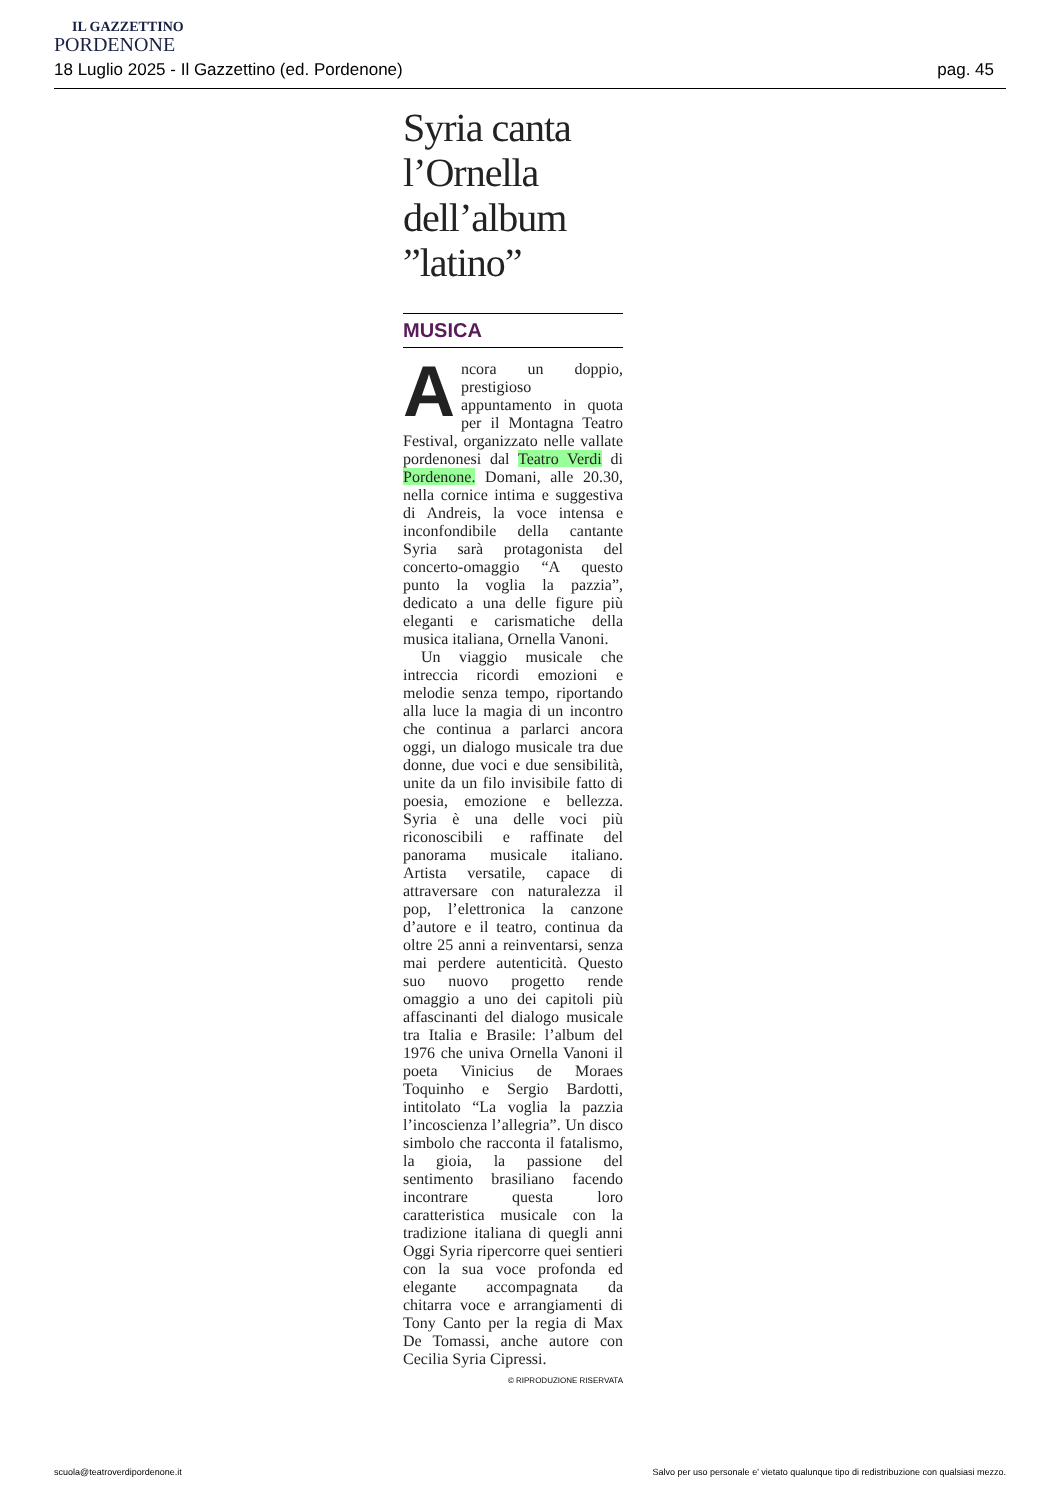IL GAZZETTINO
PORDENONE
18 Luglio 2025 - Il Gazzettino (ed. Pordenone) pag. 45
Syria canta l’Ornella dell’album ”latino”
MUSICA
Ancora un doppio, prestigioso appuntamento in quota per il Montagna Teatro Festival, organizzato nelle vallate pordenonesi dal Teatro Verdi di Pordenone. Domani, alle 20.30, nella cornice intima e suggestiva di Andreis, la voce intensa e inconfondibile della cantante Syria sarà protagonista del concerto-omaggio “A questo punto la voglia la pazzia”, dedicato a una delle figure più eleganti e carismatiche della musica italiana, Ornella Vanoni.
Un viaggio musicale che intreccia ricordi emozioni e melodie senza tempo, riportando alla luce la magia di un incontro che continua a parlarci ancora oggi, un dialogo musicale tra due donne, due voci e due sensibilità, unite da un filo invisibile fatto di poesia, emozione e bellezza. Syria è una delle voci più riconoscibili e raffinate del panorama musicale italiano. Artista versatile, capace di attraversare con naturalezza il pop, l’elettronica la canzone d’autore e il teatro, continua da oltre 25 anni a reinventarsi, senza mai perdere autenticità. Questo suo nuovo progetto rende omaggio a uno dei capitoli più affascinanti del dialogo musicale tra Italia e Brasile: l’album del 1976 che univa Ornella Vanoni il poeta Vinicius de Moraes Toquinho e Sergio Bardotti, intitolato “La voglia la pazzia l’incoscienza l’allegria”. Un disco simbolo che racconta il fatalismo, la gioia, la passione del sentimento brasiliano facendo incontrare questa loro caratteristica musicale con la tradizione italiana di quegli anni Oggi Syria ripercorre quei sentieri con la sua voce profonda ed elegante accompagnata da chitarra voce e arrangiamenti di Tony Canto per la regia di Max De Tomassi, anche autore con Cecilia Syria Cipressi.
© RIPRODUZIONE RISERVATA
scuola@teatroverdipordenone.it Salvo per uso personale e' vietato qualunque tipo di redistribuzione con qualsiasi mezzo.